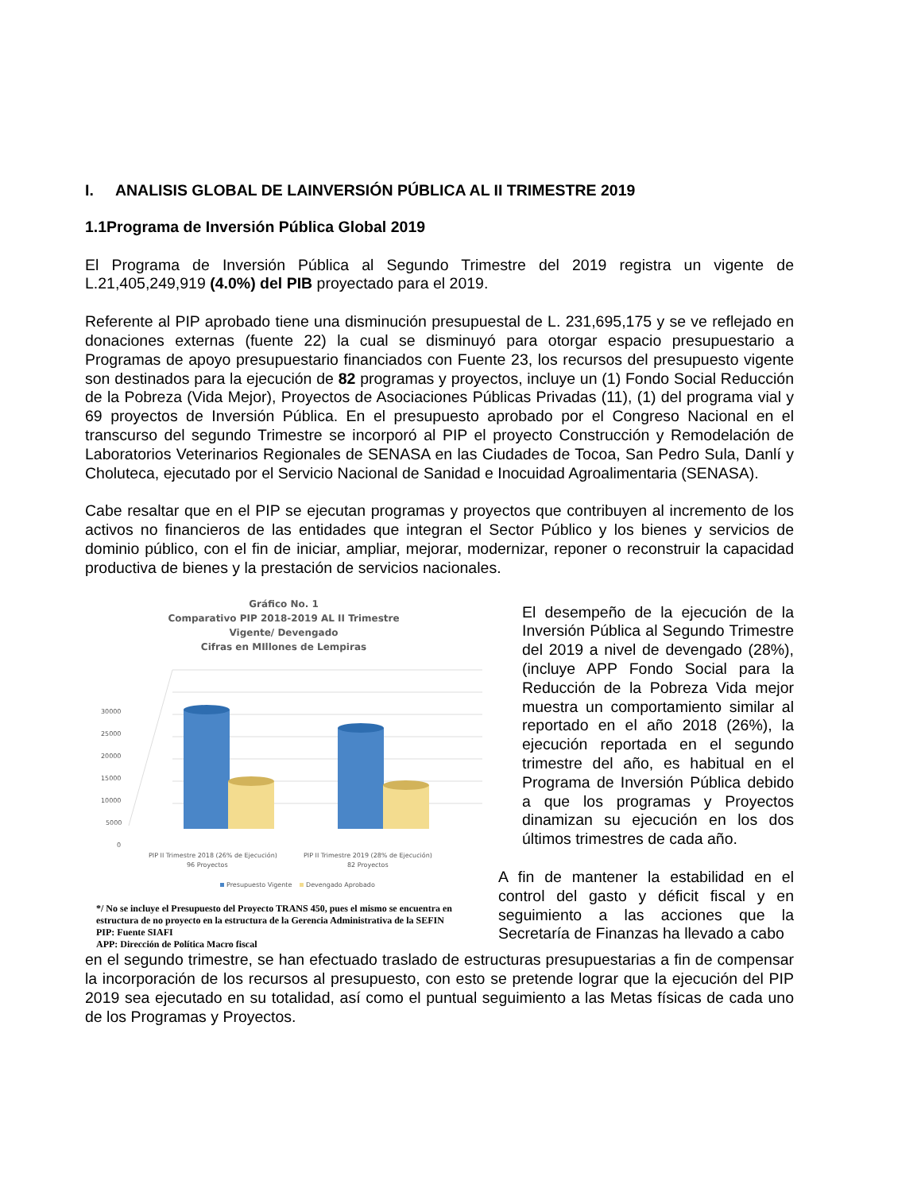I. ANALISIS GLOBAL DE LAINVERSIÓN PÚBLICA AL II TRIMESTRE 2019
1.1Programa de Inversión Pública Global 2019
El Programa de Inversión Pública al Segundo Trimestre del 2019 registra un vigente de L.21,405,249,919 (4.0%) del PIB proyectado para el 2019.
Referente al PIP aprobado tiene una disminución presupuestal de L. 231,695,175 y se ve reflejado en donaciones externas (fuente 22) la cual se disminuyó para otorgar espacio presupuestario a Programas de apoyo presupuestario financiados con Fuente 23, los recursos del presupuesto vigente son destinados para la ejecución de 82 programas y proyectos, incluye un (1) Fondo Social Reducción de la Pobreza (Vida Mejor), Proyectos de Asociaciones Públicas Privadas (11), (1) del programa vial y 69 proyectos de Inversión Pública. En el presupuesto aprobado por el Congreso Nacional en el transcurso del segundo Trimestre se incorporó al PIP el proyecto Construcción y Remodelación de Laboratorios Veterinarios Regionales de SENASA en las Ciudades de Tocoa, San Pedro Sula, Danlí y Choluteca, ejecutado por el Servicio Nacional de Sanidad e Inocuidad Agroalimentaria (SENASA).
Cabe resaltar que en el PIP se ejecutan programas y proyectos que contribuyen al incremento de los activos no financieros de las entidades que integran el Sector Público y los bienes y servicios de dominio público, con el fin de iniciar, ampliar, mejorar, modernizar, reponer o reconstruir la capacidad productiva de bienes y la prestación de servicios nacionales.
Gráfico No. 1
Comparativo PIP 2018-2019 AL II Trimestre
Vigente/ Devengado
Cifras en MIllones de Lempiras
30000
25000
20000
15000
10000
5000
0
PIP II Trimestre 2018 (26% de Ejecución)
96 Proyectos
PIP II Trimestre 2019 (28% de Ejecución)
82 Proyectos
Presupuesto Vigente
Devengado Aprobado
*/ No se incluye el Presupuesto del Proyecto TRANS 450, pues el mismo se encuentra en estructura de no proyecto en la estructura de la Gerencia Administrativa de la SEFIN
PIP: Fuente SIAFI
APP: Dirección de Política Macro fiscal
El desempeño de la ejecución de la Inversión Pública al Segundo Trimestre del 2019 a nivel de devengado (28%), (incluye APP Fondo Social para la Reducción de la Pobreza Vida mejor muestra un comportamiento similar al reportado en el año 2018 (26%), la ejecución reportada en el segundo trimestre del año, es habitual en el Programa de Inversión Pública debido a que los programas y Proyectos dinamizan su ejecución en los dos últimos trimestres de cada año.
A fin de mantener la estabilidad en el control del gasto y déficit fiscal y en seguimiento a las acciones que la Secretaría de Finanzas ha llevado a cabo
en el segundo trimestre, se han efectuado traslado de estructuras presupuestarias a fin de compensar la incorporación de los recursos al presupuesto, con esto se pretende lograr que la ejecución del PIP 2019 sea ejecutado en su totalidad, así como el puntual seguimiento a las Metas físicas de cada uno de los Programas y Proyectos.